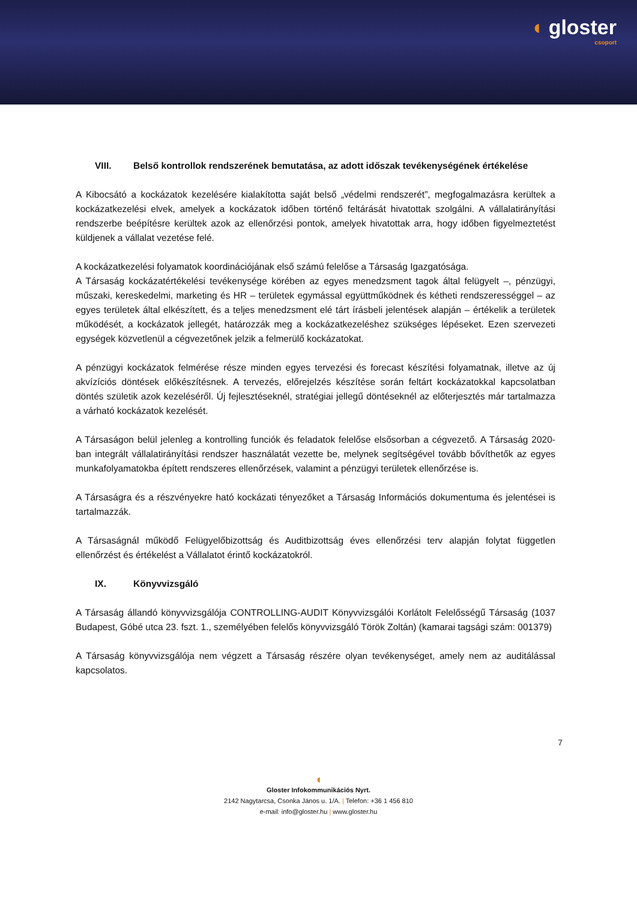◖ gloster
csoport
VIII. Belső kontrollok rendszerének bemutatása, az adott időszak tevékenységének értékelése
A Kibocsátó a kockázatok kezelésére kialakította saját belső „védelmi rendszerét”, megfogalmazásra kerültek a kockázatkezelési elvek, amelyek a kockázatok időben történő feltárását hivatottak szolgálni. A vállalatirányítási rendszerbe beépítésre kerültek azok az ellenőrzési pontok, amelyek hivatottak arra, hogy időben figyelmeztetést küldjenek a vállalat vezetése felé.
A kockázatkezelési folyamatok koordinációjának első számú felelőse a Társaság Igazgatósága.
A Társaság kockázatértékelési tevékenysége körében az egyes menedzsment tagok által felügyelt –, pénzügyi, műszaki, kereskedelmi, marketing és HR – területek egymással együttműködnek és kétheti rendszerességgel – az egyes területek által elkészített, és a teljes menedzsment elé tárt írásbeli jelentések alapján – értékelik a területek működését, a kockázatok jellegét, határozzák meg a kockázatkezeléshez szükséges lépéseket. Ezen szervezeti egységek közvetlenül a cégvezetőnek jelzik a felmerülő kockázatokat.
A pénzügyi kockázatok felmérése része minden egyes tervezési és forecast készítési folyamatnak, illetve az új akvízíciós döntések előkészítésnek. A tervezés, előrejelzés készítése során feltárt kockázatokkal kapcsolatban döntés születik azok kezeléséről. Új fejlesztéseknél, stratégiai jellegű döntéseknél az előterjesztés már tartalmazza a várható kockázatok kezelését.
A Társaságon belül jelenleg a kontrolling funciók és feladatok felelőse elsősorban a cégvezető. A Társaság 2020-ban integrált vállalatirányítási rendszer használatát vezette be, melynek segítségével tovább bővíthetők az egyes munkafolyamatokba épített rendszeres ellenőrzések, valamint a pénzügyi területek ellenőrzése is.
A Társaságra és a részvényekre ható kockázati tényezőket a Társaság Információs dokumentuma és jelentései is tartalmazzák.
A Társaságnál működő Felügyelőbizottság és Auditbizottság éves ellenőrzési terv alapján folytat független ellenőrzést és értékelést a Vállalatot érintő kockázatokról.
IX. Könyvvizsgáló
A Társaság állandó könyvvizsgálója CONTROLLING-AUDIT Könyvvizsgálói Korlátolt Felelősségű Társaság (1037 Budapest, Góbé utca 23. fszt. 1., személyében felelős könyvvizsgáló Török Zoltán) (kamarai tagsági szám: 001379)
A Társaság könyvvizsgálója nem végzett a Társaság részére olyan tevékenységet, amely nem az auditálással kapcsolatos.
7
◖
Gloster Infokommunikációs Nyrt.
2142 Nagytarcsa, Csonka János u. 1/A. | Telefon: +36 1 456 810
e-mail: info@gloster.hu | www.gloster.hu